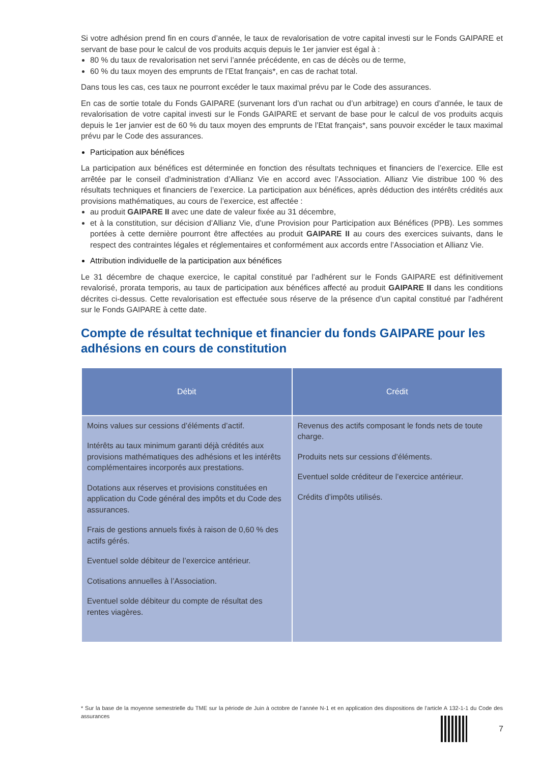Si votre adhésion prend fin en cours d’année, le taux de revalorisation de votre capital investi sur le Fonds GAIPARE et servant de base pour le calcul de vos produits acquis depuis le 1er janvier est égal à :
80 % du taux de revalorisation net servi l’année précédente, en cas de décès ou de terme,
60 % du taux moyen des emprunts de l’Etat français*, en cas de rachat total.
Dans tous les cas, ces taux ne pourront excéder le taux maximal prévu par le Code des assurances.
En cas de sortie totale du Fonds GAIPARE (survenant lors d’un rachat ou d’un arbitrage) en cours d’année, le taux de revalorisation de votre capital investi sur le Fonds GAIPARE et servant de base pour le calcul de vos produits acquis depuis le 1er janvier est de 60 % du taux moyen des emprunts de l’Etat français*, sans pouvoir excéder le taux maximal prévu par le Code des assurances.
Participation aux bénéfices
La participation aux bénéfices est déterminée en fonction des résultats techniques et financiers de l’exercice. Elle est arrêtée par le conseil d’administration d’Allianz Vie en accord avec l’Association. Allianz Vie distribue 100 % des résultats techniques et financiers de l’exercice. La participation aux bénéfices, après déduction des intérêts crédités aux provisions mathématiques, au cours de l’exercice, est affectée :
au produit GAIPARE II avec une date de valeur fixée au 31 décembre,
et à la constitution, sur décision d’Allianz Vie, d’une Provision pour Participation aux Bénéfices (PPB). Les sommes portées à cette dernière pourront être affectées au produit GAIPARE II au cours des exercices suivants, dans le respect des contraintes légales et réglementaires et conformément aux accords entre l’Association et Allianz Vie.
Attribution individuelle de la participation aux bénéfices
Le 31 décembre de chaque exercice, le capital constitué par l’adhérent sur le Fonds GAIPARE est définitivement revalorisé, prorata temporis, au taux de participation aux bénéfices affecté au produit GAIPARE II dans les conditions décrites ci-dessus. Cette revalorisation est effectuée sous réserve de la présence d’un capital constitué par l’adhérent sur le Fonds GAIPARE à cette date.
Compte de résultat technique et financier du fonds GAIPARE pour les adhésions en cours de constitution
| Débit | Crédit |
| --- | --- |
| Moins values sur cessions d’éléments d’actif. Intérêts au taux minimum garanti déjà crédités aux provisions mathématiques des adhésions et les intérêts complémentaires incorporés aux prestations. Dotations aux réserves et provisions constituées en application du Code général des impôts et du Code des assurances. Frais de gestions annuels fixés à raison de 0,60 % des actifs gérés. Eventuel solde débiteur de l’exercice antérieur. Cotisations annuelles à l’Association. Eventuel solde débiteur du compte de résultat des rentes viagères. | Revenus des actifs composant le fonds nets de toute charge. Produits nets sur cessions d’éléments. Eventuel solde créditeur de l’exercice antérieur. Crédits d’impôts utilisés. |
* Sur la base de la moyenne semestrielle du TME sur la période de Juin à octobre de l’année N-1 et en application des dispositions de l’article A 132-1-1 du Code des assurances
7